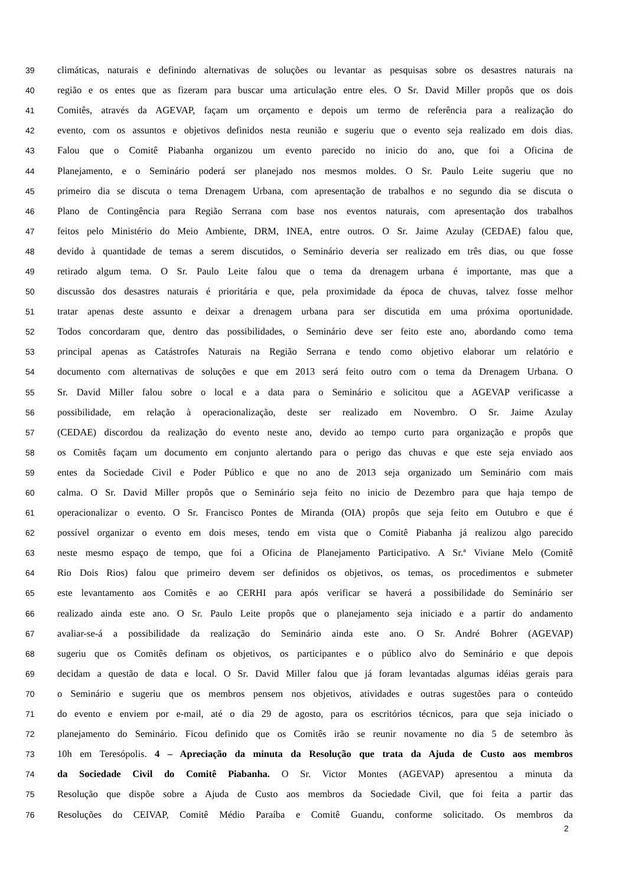39 climáticas, naturais e definindo alternativas de soluções ou levantar as pesquisas sobre os desastres naturais na
40 região e os entes que as fizeram para buscar uma articulação entre eles. O Sr. David Miller propôs que os dois
41 Comitês, através da AGEVAP, façam um orçamento e depois um termo de referência para a realização do
42 evento, com os assuntos e objetivos definidos nesta reunião e sugeriu que o evento seja realizado em dois dias.
43 Falou que o Comitê Piabanha organizou um evento parecido no inicio do ano, que foi a Oficina de
44 Planejamento, e o Seminário poderá ser planejado nos mesmos moldes. O Sr. Paulo Leite sugeriu que no
45 primeiro dia se discuta o tema Drenagem Urbana, com apresentação de trabalhos e no segundo dia se discuta o
46 Plano de Contingência para Região Serrana com base nos eventos naturais, com apresentação dos trabalhos
47 feitos pelo Ministério do Meio Ambiente, DRM, INEA, entre outros. O Sr. Jaime Azulay (CEDAE) falou que,
48 devido à quantidade de temas a serem discutidos, o Seminário deveria ser realizado em três dias, ou que fosse
49 retirado algum tema. O Sr. Paulo Leite falou que o tema da drenagem urbana é importante, mas que a
50 discussão dos desastres naturais é prioritária e que, pela proximidade da época de chuvas, talvez fosse melhor
51 tratar apenas deste assunto e deixar a drenagem urbana para ser discutida em uma próxima oportunidade.
52 Todos concordaram que, dentro das possibilidades, o Seminário deve ser feito este ano, abordando como tema
53 principal apenas as Catástrofes Naturais na Região Serrana e tendo como objetivo elaborar um relatório e
54 documento com alternativas de soluções e que em 2013 será feito outro com o tema da Drenagem Urbana. O
55 Sr. David Miller falou sobre o local e a data para o Seminário e solicitou que a AGEVAP verificasse a
56 possibilidade, em relação à operacionalização, deste ser realizado em Novembro. O Sr. Jaime Azulay
57 (CEDAE) discordou da realização do evento neste ano, devido ao tempo curto para organização e propôs que
58 os Comitês façam um documento em conjunto alertando para o perigo das chuvas e que este seja enviado aos
59 entes da Sociedade Civil e Poder Público e que no ano de 2013 seja organizado um Seminário com mais
60 calma. O Sr. David Miller propôs que o Seminário seja feito no inicio de Dezembro para que haja tempo de
61 operacionalizar o evento. O Sr. Francisco Pontes de Miranda (OIA) propôs que seja feito em Outubro e que é
62 possível organizar o evento em dois meses, tendo em vista que o Comitê Piabanha já realizou algo parecido
63 neste mesmo espaço de tempo, que foi a Oficina de Planejamento Participativo. A Sr.ª Viviane Melo (Comitê
64 Rio Dois Rios) falou que primeiro devem ser definidos os objetivos, os temas, os procedimentos e submeter
65 este levantamento aos Comitês e ao CERHI para após verificar se haverá a possibilidade do Seminário ser
66 realizado ainda este ano. O Sr. Paulo Leite propôs que o planejamento seja iniciado e a partir do andamento
67 avaliar-se-á a possibilidade da realização do Seminário ainda este ano. O Sr. André Bohrer (AGEVAP)
68 sugeriu que os Comitês definam os objetivos, os participantes e o público alvo do Seminário e que depois
69 decidam a questão de data e local. O Sr. David Miller falou que já foram levantadas algumas idéias gerais para
70 o Seminário e sugeriu que os membros pensem nos objetivos, atividades e outras sugestões para o conteúdo
71 do evento e enviem por e-mail, até o dia 29 de agosto, para os escritórios técnicos, para que seja iniciado o
72 planejamento do Seminário. Ficou definido que os Comitês irão se reunir novamente no dia 5 de setembro às
73 10h em Teresópolis. 4 – Apreciação da minuta da Resolução que trata da Ajuda de Custo aos membros
74 da Sociedade Civil do Comitê Piabanha. O Sr. Victor Montes (AGEVAP) apresentou a minuta da
75 Resolução que dispõe sobre a Ajuda de Custo aos membros da Sociedade Civil, que foi feita a partir das
76 Resoluções do CEIVAP, Comitê Médio Paraíba e Comitê Guandu, conforme solicitado. Os membros da
2